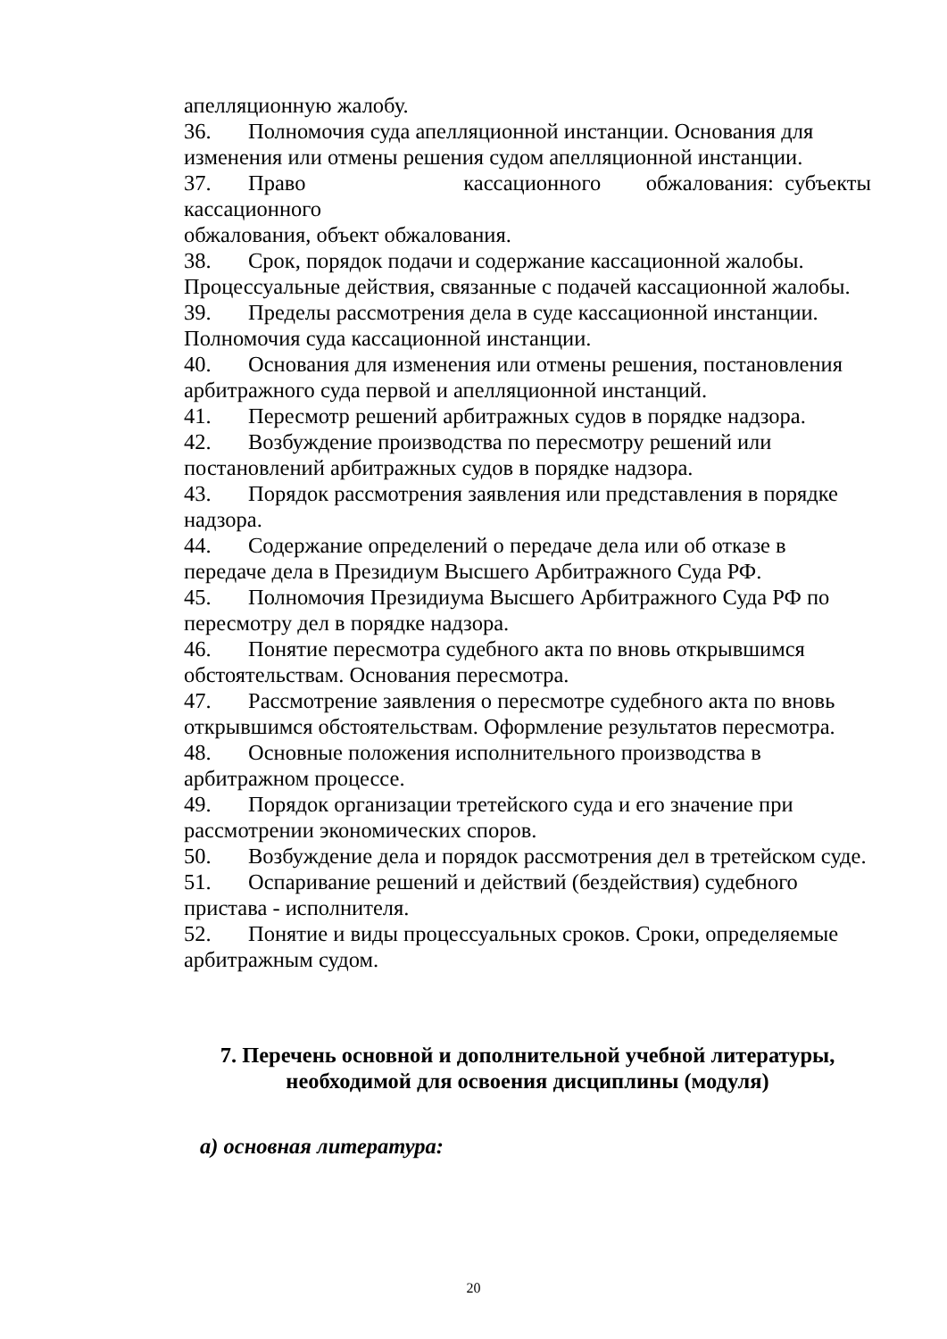апелляционную жалобу.
36. Полномочия суда апелляционной инстанции. Основания для изменения или отмены решения судом апелляционной инстанции.
37. Право кассационного обжалования: субъекты кассационного
обжалования, объект обжалования.
38. Срок, порядок подачи и содержание кассационной жалобы. Процессуальные действия, связанные с подачей кассационной жалобы.
39. Пределы рассмотрения дела в суде кассационной инстанции. Полномочия суда кассационной инстанции.
40. Основания для изменения или отмены решения, постановления арбитражного суда первой и апелляционной инстанций.
41. Пересмотр решений арбитражных судов в порядке надзора.
42. Возбуждение производства по пересмотру решений или постановлений арбитражных судов в порядке надзора.
43. Порядок рассмотрения заявления или представления в порядке надзора.
44. Содержание определений о передаче дела или об отказе в передаче дела в Президиум Высшего Арбитражного Суда РФ.
45. Полномочия Президиума Высшего Арбитражного Суда РФ по пересмотру дел в порядке надзора.
46. Понятие пересмотра судебного акта по вновь открывшимся обстоятельствам. Основания пересмотра.
47. Рассмотрение заявления о пересмотре судебного акта по вновь открывшимся обстоятельствам. Оформление результатов пересмотра.
48. Основные положения исполнительного производства в арбитражном процессе.
49. Порядок организации третейского суда и его значение при рассмотрении экономических споров.
50. Возбуждение дела и порядок рассмотрения дел в третейском суде.
51. Оспаривание решений и действий (бездействия) судебного пристава - исполнителя.
52. Понятие и виды процессуальных сроков. Сроки, определяемые арбитражным судом.
7. Перечень основной и дополнительной учебной литературы,
необходимой для освоения дисциплины (модуля)
а) основная литература:
20